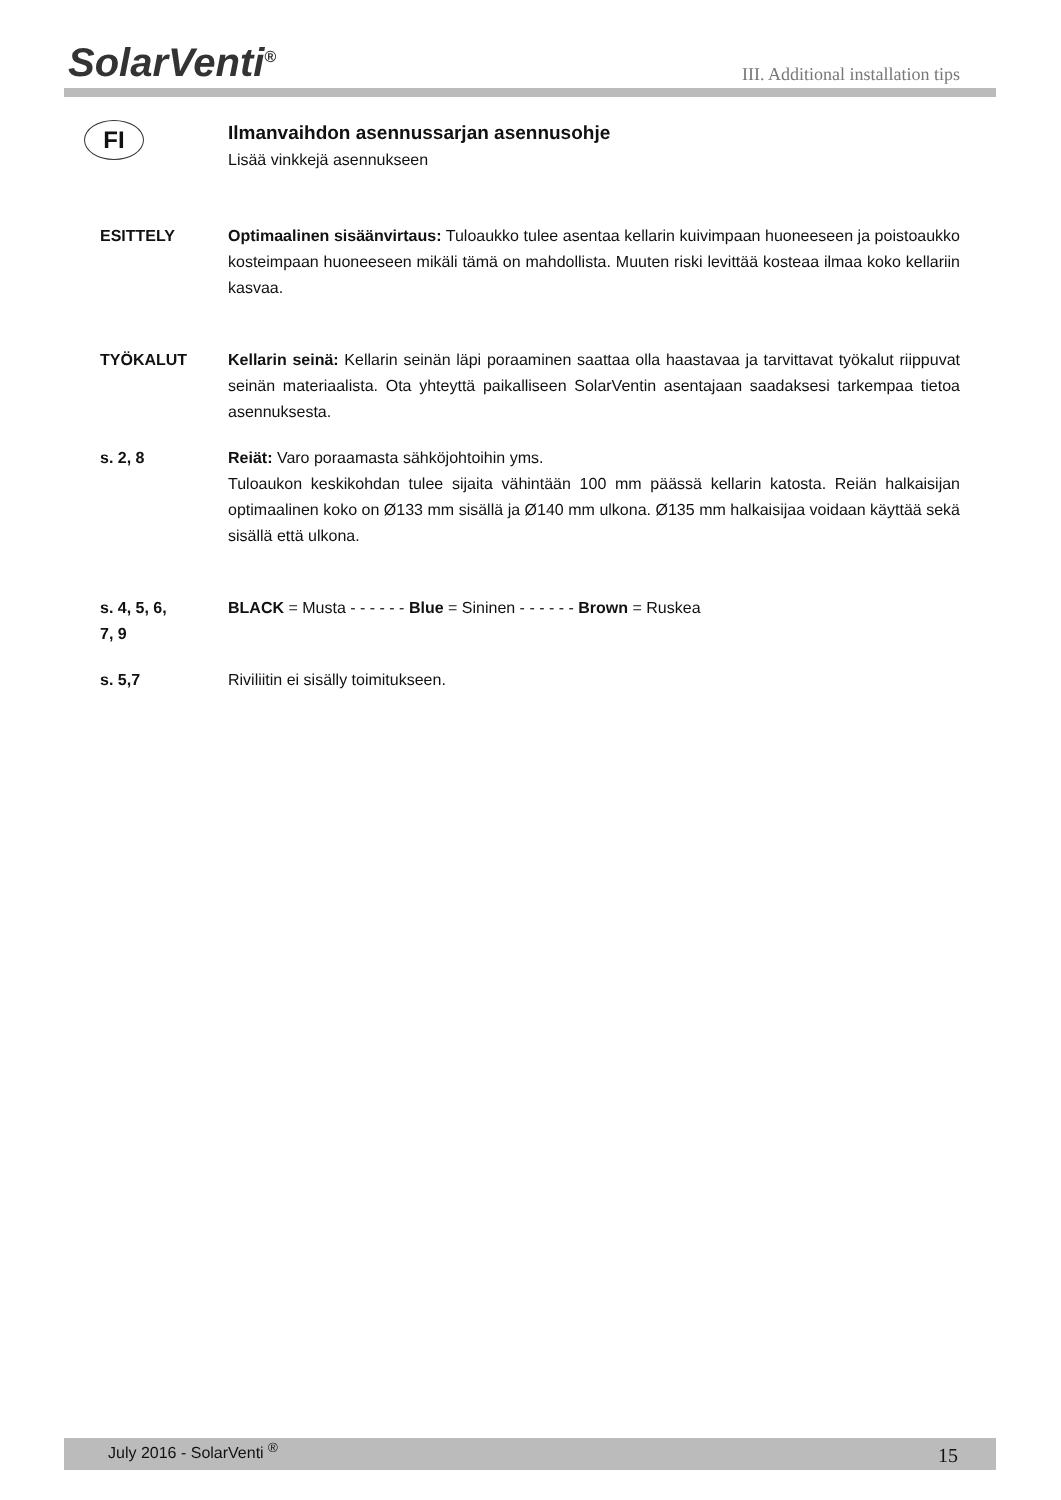SolarVenti<sup>®</sup>
III. Additional installation tips
FI
Ilmanvaihdon asennussarjan asennusohje
Lisää vinkkejä asennukseen
ESITTELY Optimaalinen sisäänvirtaus: Tuloaukko tulee asentaa kellarin kuivimpaan huoneeseen ja poistoaukko kosteimpaan huoneeseen mikäli tämä on mahdollista. Muuten riski levittää kosteaa ilmaa koko kellariin kasvaa.
TYÖKALUT Kellarin seinä: Kellarin seinän läpi poraaminen saattaa olla haastavaa ja tarvittavat työkalut riippuvat seinän materiaalista. Ota yhteyttä paikalliseen SolarVentin asentajaan saadaksesi tarkempaa tietoa asennuksesta.
s. 2, 8 Reiät: Varo poraamasta sähköjohtoihin yms.
Tuloaukon keskikohdan tulee sijaita vähintään 100 mm päässä kellarin katosta. Reiän halkaisijan optimaalinen koko on Ø133 mm sisällä ja Ø140 mm ulkona. Ø135 mm halkaisijaa voidaan käyttää sekä sisällä että ulkona.
s. 4, 5, 6,
7, 9
BLACK = Musta - - - - - - Blue = Sininen - - - - - - Brown = Ruskea
s. 5,7 Riviliitin ei sisälly toimitukseen.
July 2016 - SolarVenti <sup>®</sup> 15